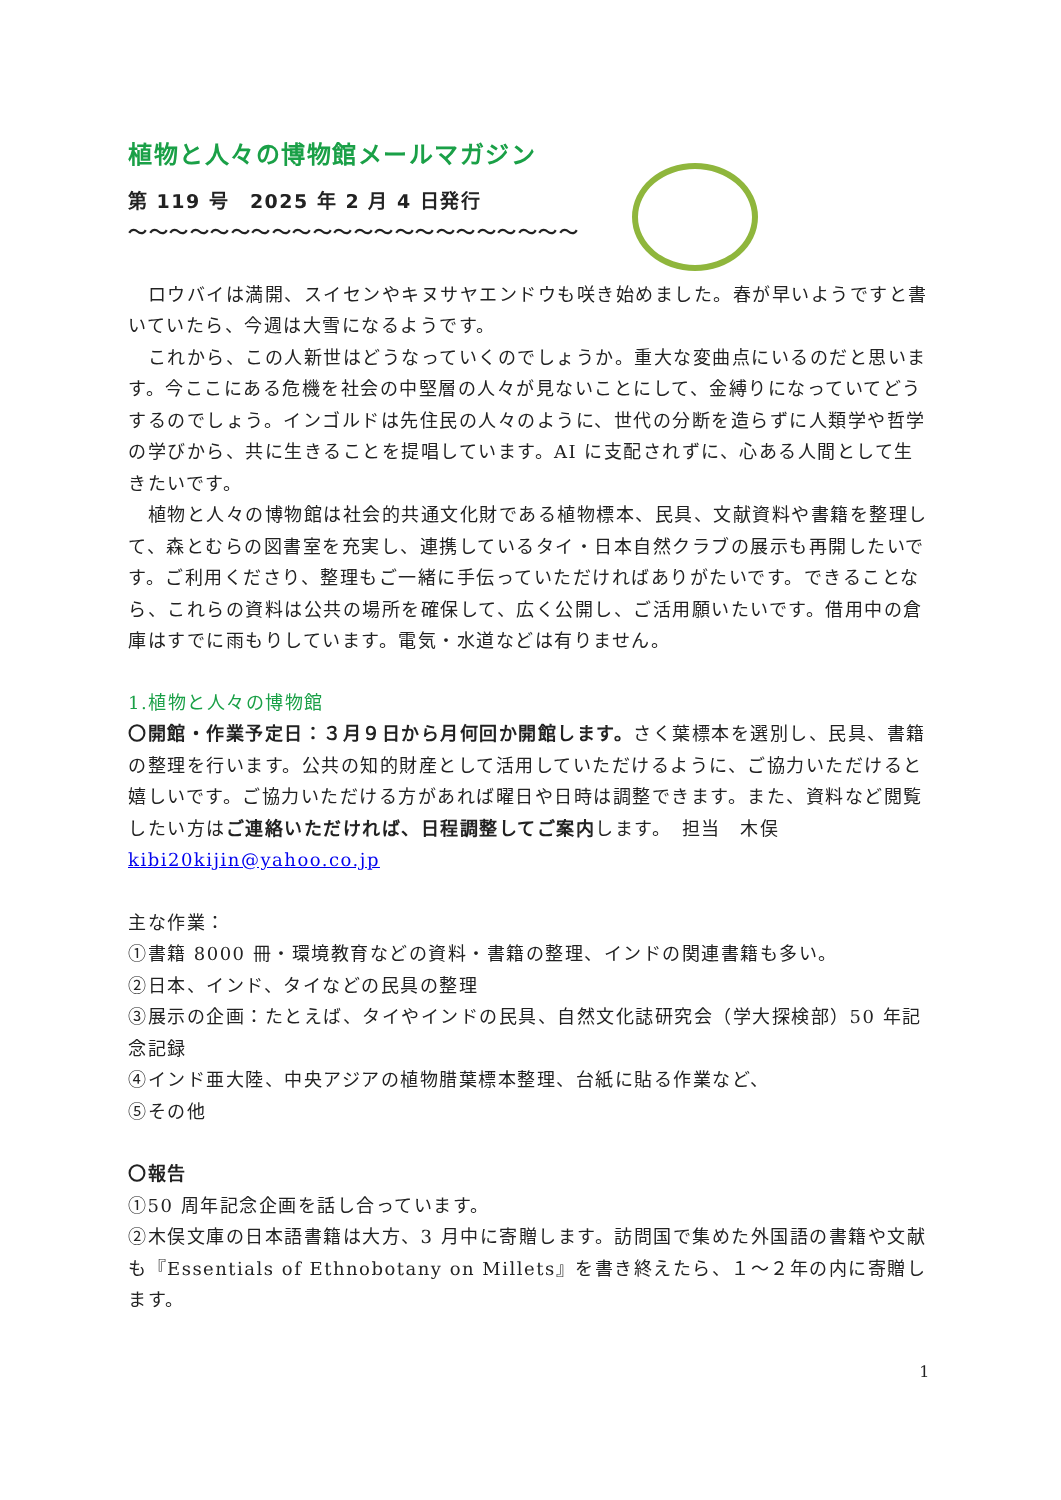植物と人々の博物館メールマガジン
第 119 号　2025 年 2 月 4 日発行
～～～～～～～～～～～～～～～～～～～～～～
　ロウバイは満開、スイセンやキヌサヤエンドウも咲き始めました。春が早いようですと書いていたら、今週は大雪になるようです。
　これから、この人新世はどうなっていくのでしょうか。重大な変曲点にいるのだと思います。今ここにある危機を社会の中堅層の人々が見ないことにして、金縛りになっていてどうするのでしょう。インゴルドは先住民の人々のように、世代の分断を造らずに人類学や哲学の学びから、共に生きることを提唱しています。AI に支配されずに、心ある人間として生きたいです。
　植物と人々の博物館は社会的共通文化財である植物標本、民具、文献資料や書籍を整理して、森とむらの図書室を充実し、連携しているタイ・日本自然クラブの展示も再開したいです。ご利用くださり、整理もご一緒に手伝っていただければありがたいです。できることなら、これらの資料は公共の場所を確保して、広く公開し、ご活用願いたいです。借用中の倉庫はすでに雨もりしています。電気・水道などは有りません。
1.植物と人々の博物館
〇開館・作業予定日：３月９日から月何回か開館します。さく葉標本を選別し、民具、書籍の整理を行います。公共の知的財産として活用していただけるように、ご協力いただけると嬉しいです。ご協力いただける方があれば曜日や日時は調整できます。また、資料など閲覧したい方はご連絡いただければ、日程調整してご案内します。　担当　木俣 kibi20kijin@yahoo.co.jp
主な作業：
①書籍 8000 冊・環境教育などの資料・書籍の整理、インドの関連書籍も多い。
②日本、インド、タイなどの民具の整理
③展示の企画：たとえば、タイやインドの民具、自然文化誌研究会（学大探検部）50 年記念記録
④インド亜大陸、中央アジアの植物腊葉標本整理、台紙に貼る作業など、
⑤その他
〇報告
①50 周年記念企画を話し合っています。
②木俣文庫の日本語書籍は大方、3 月中に寄贈します。訪問国で集めた外国語の書籍や文献も『Essentials of Ethnobotany on Millets』を書き終えたら、１～２年の内に寄贈します。
1